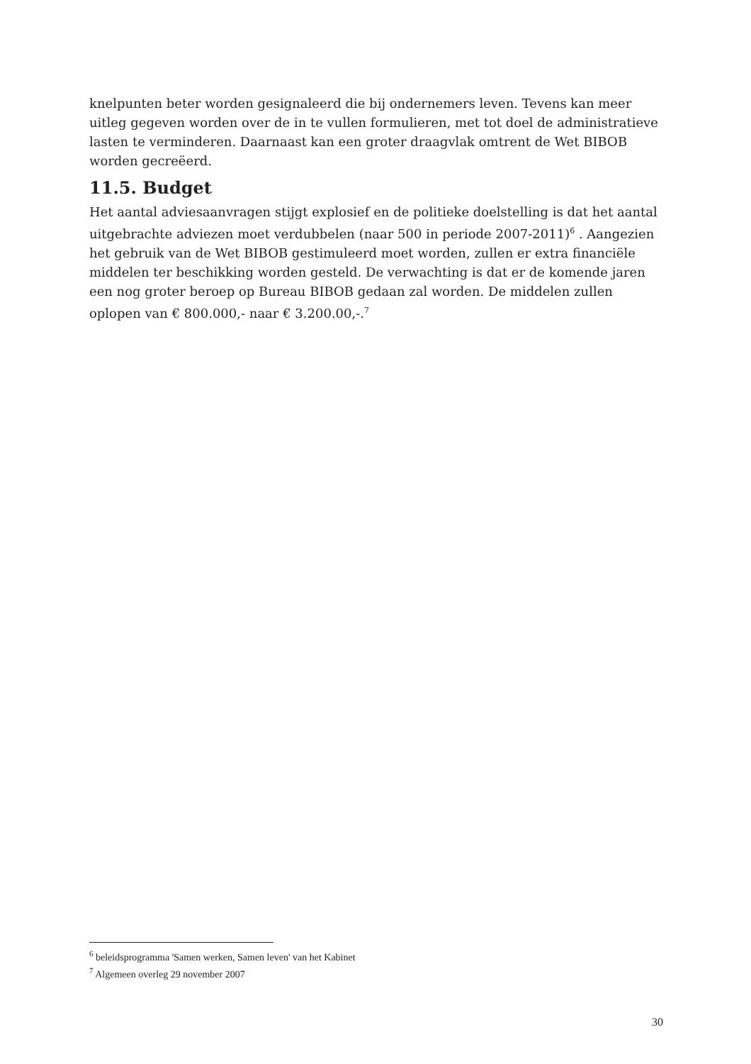knelpunten beter worden gesignaleerd die bij ondernemers leven. Tevens kan meer uitleg gegeven worden over de in te vullen formulieren, met tot doel de administratieve lasten te verminderen. Daarnaast kan een groter draagvlak omtrent de Wet BIBOB worden gecreëerd.
11.5. Budget
Het aantal adviesaanvragen stijgt explosief en de politieke doelstelling is dat het aantal uitgebrachte adviezen moet verdubbelen (naar 500 in periode 2007-2011)<sup>6</sup> . Aangezien het gebruik van de Wet BIBOB gestimuleerd moet worden, zullen er extra financiële middelen ter beschikking worden gesteld. De verwachting is dat er de komende jaren een nog groter beroep op Bureau BIBOB gedaan zal worden. De middelen zullen oplopen van € 800.000,- naar € 3.200.00,-.<sup>7</sup>
<sup>6</sup> beleidsprogramma 'Samen werken, Samen leven' van het Kabinet
<sup>7</sup> Algemeen overleg 29 november 2007
30